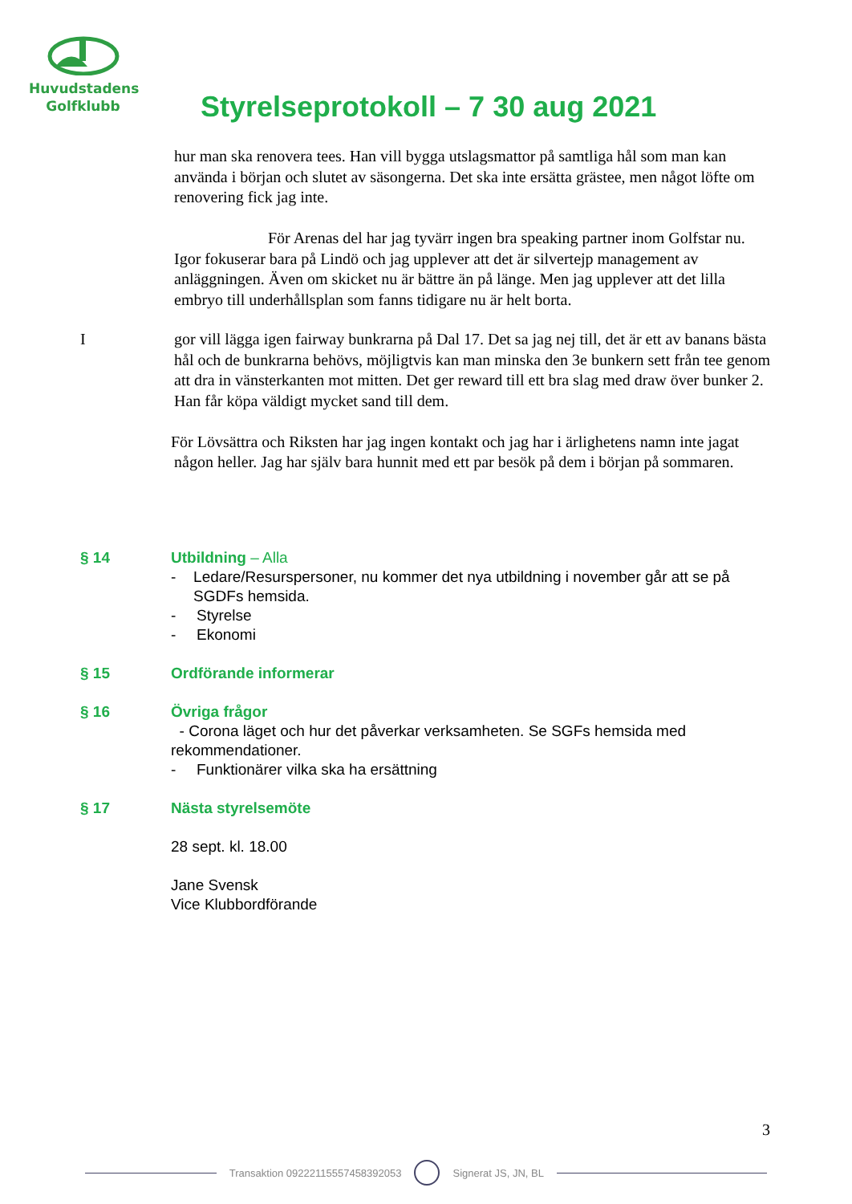Huvudstadens
Golfklubb
Styrelseprotokoll – 7 30 aug 2021
hur man ska renovera tees. Han vill bygga utslagsmattor på samtliga hål som man kan använda i början och slutet av säsongerna. Det ska inte ersätta grästee, men något löfte om renovering fick jag inte.
För Arenas del har jag tyvärr ingen bra speaking partner inom Golfstar nu. Igor fokuserar bara på Lindö och jag upplever att det är silvertejp management av anläggningen. Även om skicket nu är bättre än på länge. Men jag upplever att det lilla embryo till underhållsplan som fanns tidigare nu är helt borta.
I
gor vill lägga igen fairway bunkrarna på Dal 17. Det sa jag nej till, det är ett av banans bästa hål och de bunkrarna behövs, möjligtvis kan man minska den 3e bunkern sett från tee genom att dra in vänsterkanten mot mitten. Det ger reward till ett bra slag med draw över bunker 2. Han får köpa väldigt mycket sand till dem.
För Lövsättra och Riksten har jag ingen kontakt och jag har i ärlighetens namn inte jagat någon heller. Jag har själv bara hunnit med ett par besök på dem i början på sommaren.
§ 14 Utbildning – Alla
- Ledare/Resurspersoner, nu kommer det nya utbildning i november går att se på SGDFs hemsida.
- Styrelse
- Ekonomi
§ 15 Ordförande informerar
§ 16 Övriga frågor
- Corona läget och hur det påverkar verksamheten. Se SGFs hemsida med rekommendationer.
- Funktionärer vilka ska ha ersättning
§ 17 Nästa styrelsemöte
28 sept. kl. 18.00
Jane Svensk
Vice Klubbordförande
3
Transaktion 09222115557458392053 Signerat JS, JN, BL